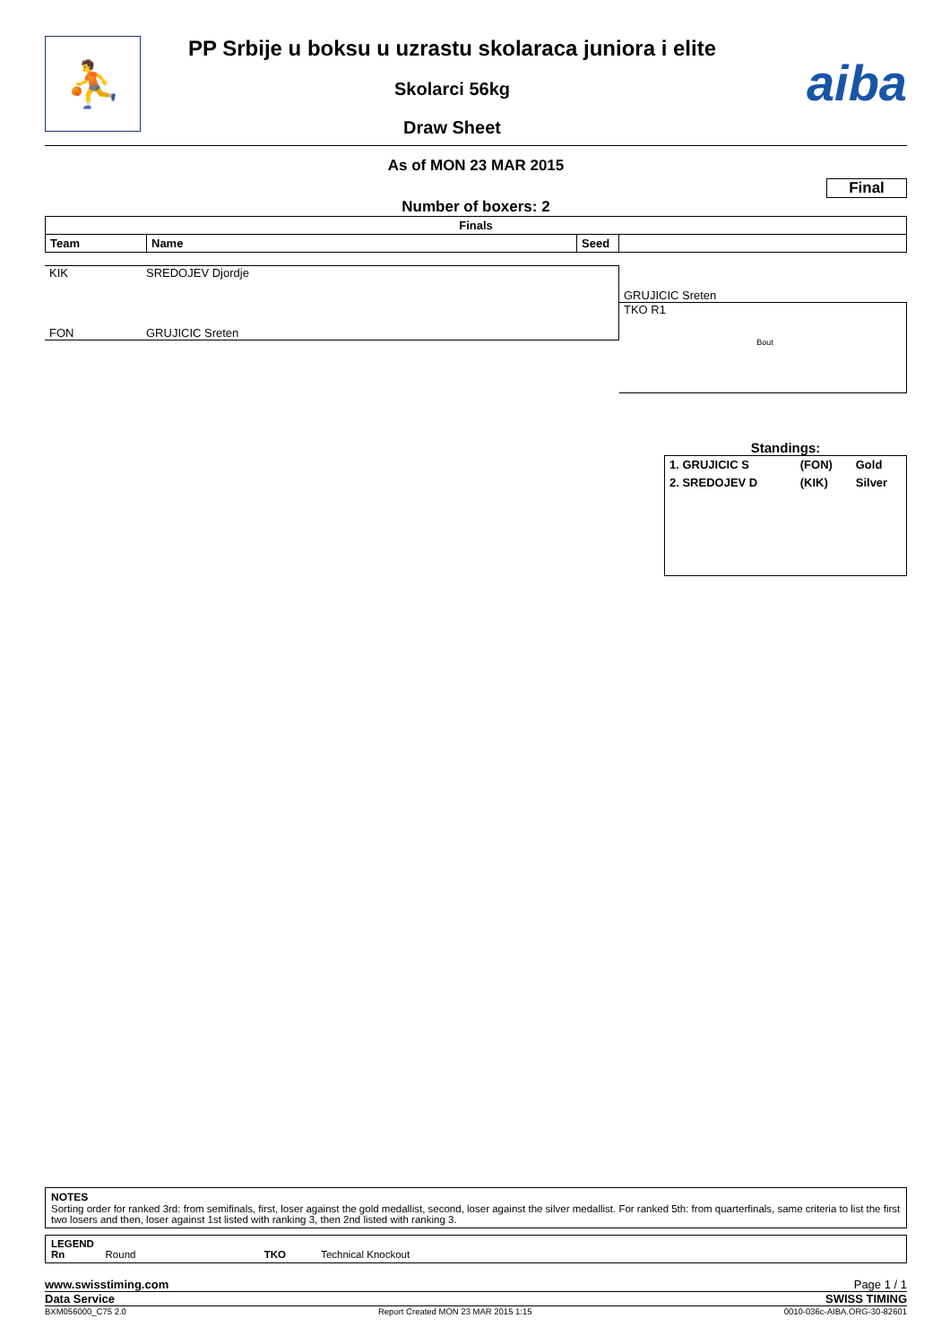⛹
PP Srbije u boksu u uzrastu skolaraca juniora i elite
Skolarci 56kg
Draw Sheet
aiba
As of MON 23 MAR 2015
Final
Number of boxers: 2
| Finals | | | |
| --- | --- | --- | --- |
| Team | Name | Seed | |
KIK SREDOJEV Djordje
FON GRUJICIC Sreten
GRUJICIC Sreten
TKO R1
Bout
Standings:
| 1. GRUJICIC S | (FON) | Gold |
| 2. SREDOJEV D | (KIK) | Silver |
NOTES
Sorting order for ranked 3rd: from semifinals, first, loser against the gold medallist, second, loser against the silver medallist. For ranked 5th: from quarterfinals, same criteria to list the first two losers and then, loser against 1st listed with ranking 3, then 2nd listed with ranking 3.
LEGEND
Rn Round TKO Technical Knockout
www.swisstiming.com Page 1 / 1
Data Service SWISS TIMING
BXM056000_C75 2.0 Report Created MON 23 MAR 2015 1:15 0010-036c-AIBA.ORG-30-82601